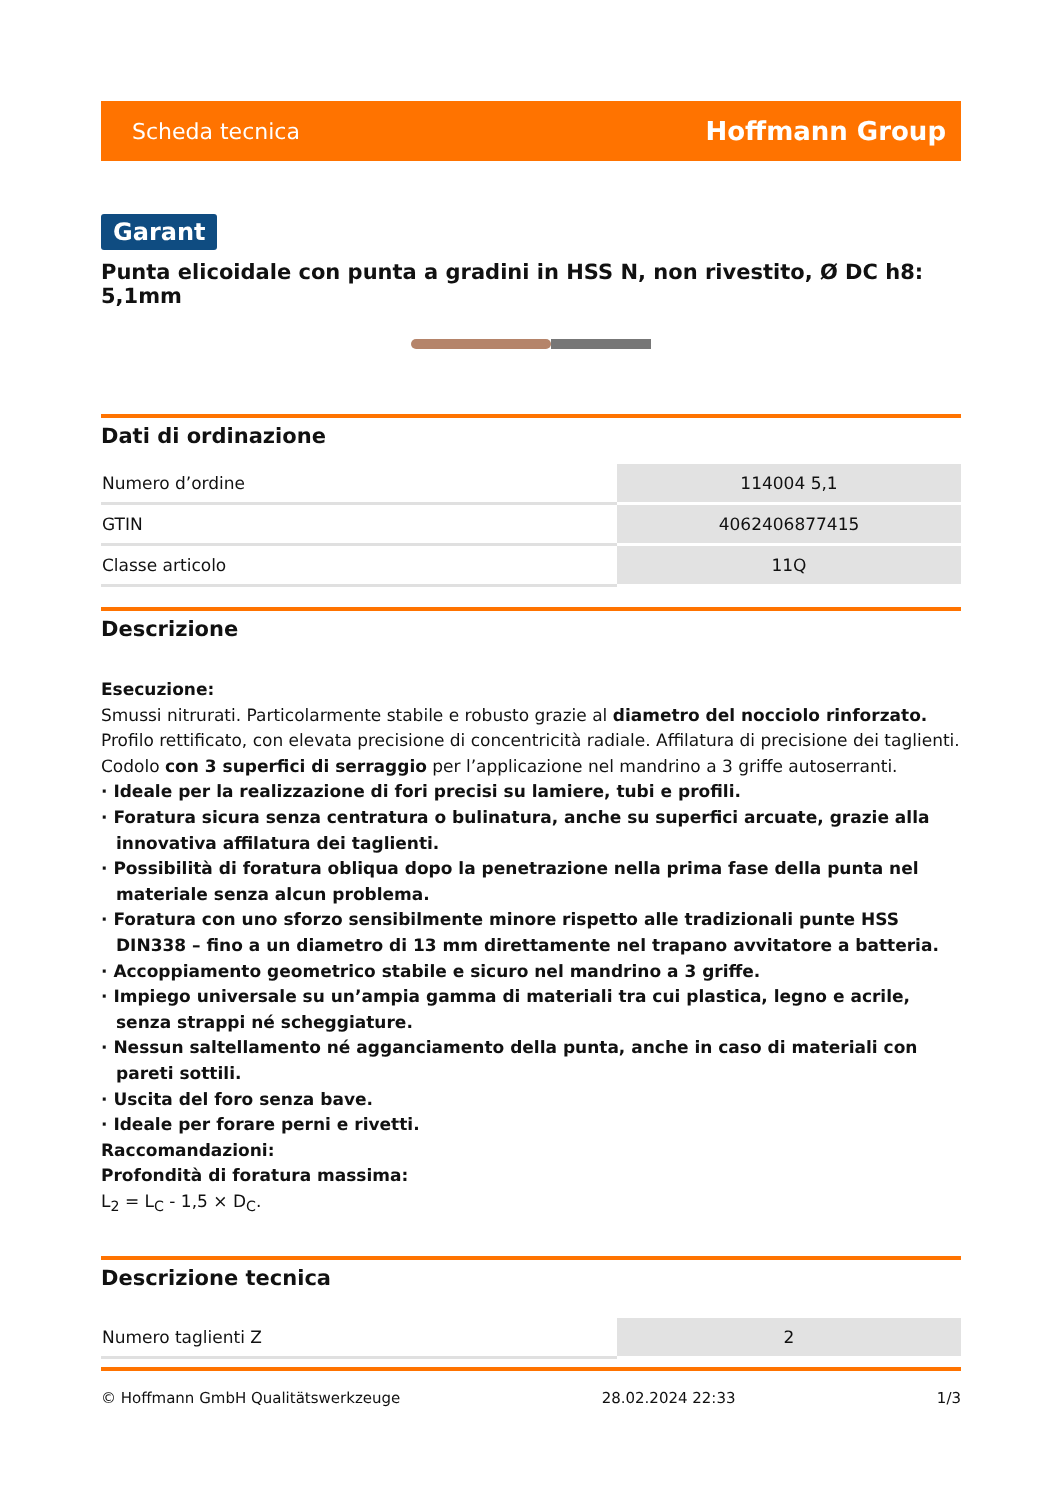Scheda tecnica Hoffmann Group
Garant
Punta elicoidale con punta a gradini in HSS N, non rivestito, Ø DC h8: 5,1mm
Dati di ordinazione
| Numero d’ordine | 114004 5,1 |
| GTIN | 4062406877415 |
| Classe articolo | 11Q |
Descrizione
Esecuzione:
Smussi nitrurati. Particolarmente stabile e robusto grazie al diametro del nocciolo rinforzato. Profilo rettificato, con elevata precisione di concentricità radiale. Affilatura di precisione dei taglienti. Codolo con 3 superfici di serraggio per l’applicazione nel mandrino a 3 griffe autoserranti.
· Ideale per la realizzazione di fori precisi su lamiere, tubi e profili.
· Foratura sicura senza centratura o bulinatura, anche su superfici arcuate, grazie alla innovativa affilatura dei taglienti.
· Possibilità di foratura obliqua dopo la penetrazione nella prima fase della punta nel materiale senza alcun problema.
· Foratura con uno sforzo sensibilmente minore rispetto alle tradizionali punte HSS DIN338 – fino a un diametro di 13 mm direttamente nel trapano avvitatore a batteria.
· Accoppiamento geometrico stabile e sicuro nel mandrino a 3 griffe.
· Impiego universale su un’ampia gamma di materiali tra cui plastica, legno e acrile, senza strappi né scheggiature.
· Nessun saltellamento né agganciamento della punta, anche in caso di materiali con pareti sottili.
· Uscita del foro senza bave.
· Ideale per forare perni e rivetti.
Raccomandazioni:
Profondità di foratura massima:
L<sub>2</sub> = L<sub>C</sub> - 1,5 × D<sub>C</sub>.
Descrizione tecnica
| Numero taglienti Z | 2 |
© Hoffmann GmbH Qualitätswerkzeuge 28.02.2024 22:33 1/3